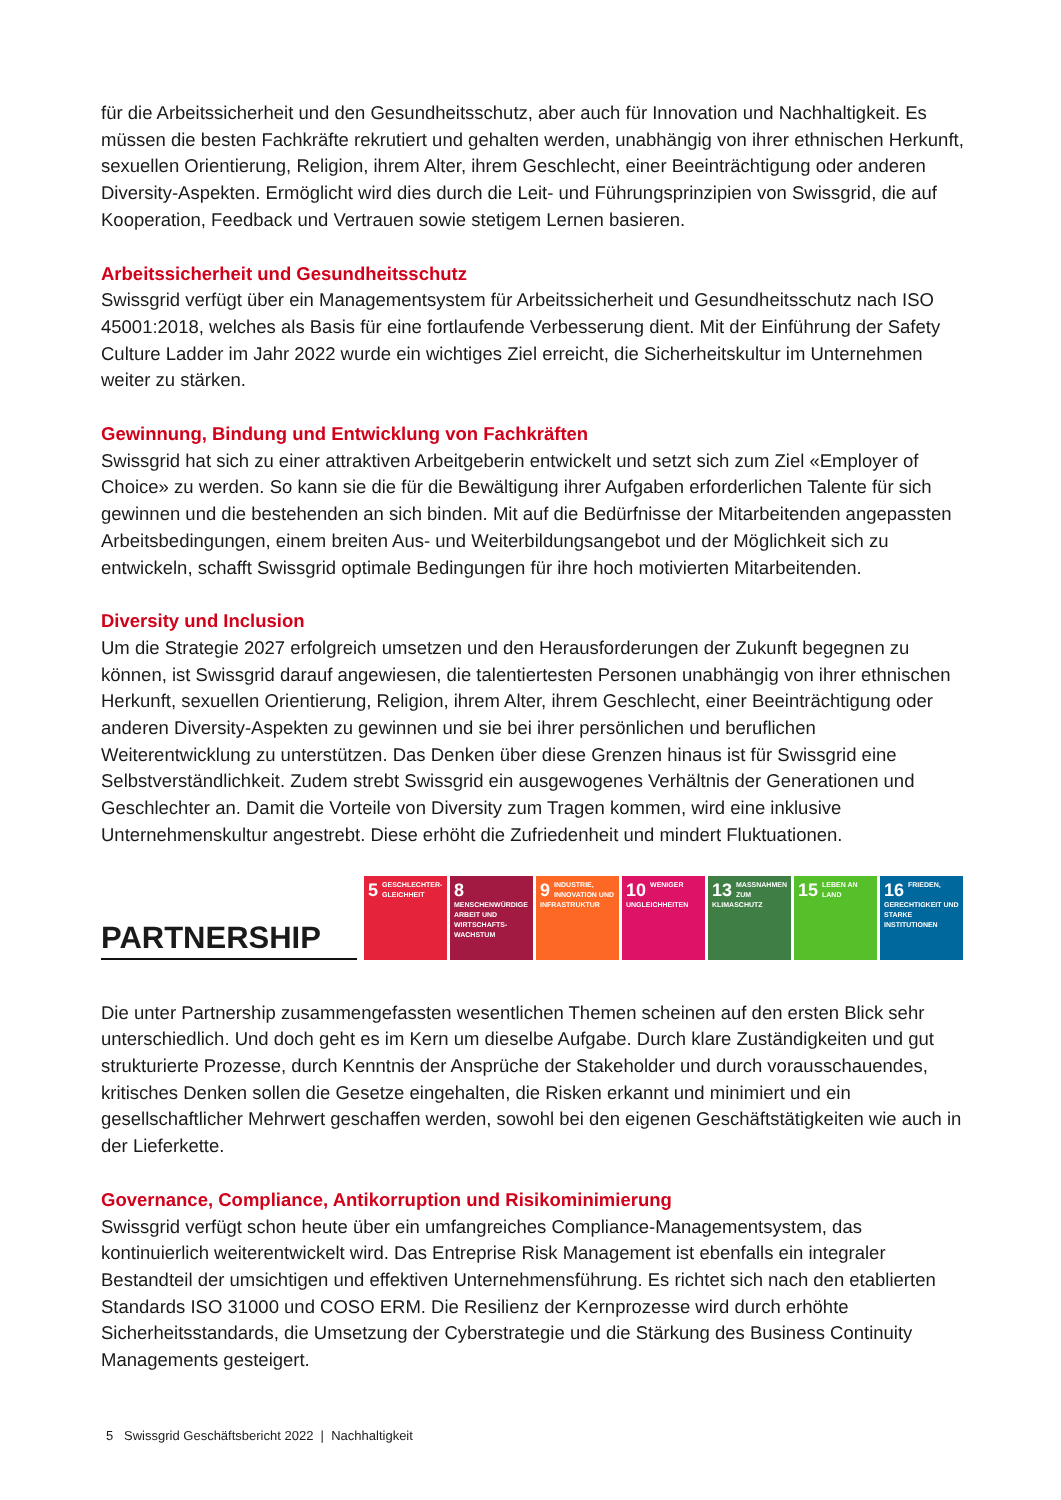für die Arbeitssicherheit und den Gesundheitsschutz, aber auch für Innovation und Nachhaltigkeit. Es müssen die besten Fachkräfte rekrutiert und gehalten werden, unabhängig von ihrer ethnischen Herkunft, sexuellen Orientierung, Religion, ihrem Alter, ihrem Geschlecht, einer Beeinträchtigung oder anderen Diversity-Aspekten. Ermöglicht wird dies durch die Leit- und Führungsprinzipien von Swissgrid, die auf Kooperation, Feedback und Vertrauen sowie stetigem Lernen basieren.
Arbeitssicherheit und Gesundheitsschutz
Swissgrid verfügt über ein Managementsystem für Arbeitssicherheit und Gesundheitsschutz nach ISO 45001:2018, welches als Basis für eine fortlaufende Verbesserung dient. Mit der Einführung der Safety Culture Ladder im Jahr 2022 wurde ein wichtiges Ziel erreicht, die Sicherheitskultur im Unternehmen weiter zu stärken.
Gewinnung, Bindung und Entwicklung von Fachkräften
Swissgrid hat sich zu einer attraktiven Arbeitgeberin entwickelt und setzt sich zum Ziel «Employer of Choice» zu werden. So kann sie die für die Bewältigung ihrer Aufgaben erforderlichen Talente für sich gewinnen und die bestehenden an sich binden. Mit auf die Bedürfnisse der Mitarbeitenden angepassten Arbeitsbedingungen, einem breiten Aus- und Weiterbildungsangebot und der Möglichkeit sich zu entwickeln, schafft Swissgrid optimale Bedingungen für ihre hoch motivierten Mitarbeitenden.
Diversity und Inclusion
Um die Strategie 2027 erfolgreich umsetzen und den Herausforderungen der Zukunft begegnen zu können, ist Swissgrid darauf angewiesen, die talentiertesten Personen unabhängig von ihrer ethnischen Herkunft, sexuellen Orientierung, Religion, ihrem Alter, ihrem Geschlecht, einer Beeinträchtigung oder anderen Diversity-Aspekten zu gewinnen und sie bei ihrer persönlichen und beruflichen Weiterentwicklung zu unterstützen. Das Denken über diese Grenzen hinaus ist für Swissgrid eine Selbstverständlichkeit. Zudem strebt Swissgrid ein ausgewogenes Verhältnis der Generationen und Geschlechter an. Damit die Vorteile von Diversity zum Tragen kommen, wird eine inklusive Unternehmenskultur angestrebt. Diese erhöht die Zufriedenheit und mindert Fluktuationen.
PARTNERSHIP
5 GESCHLECHTER-GLEICHHEIT
8 MENSCHENWÜRDIGE ARBEIT UND WIRTSCHAFTS-WACHSTUM
9 INDUSTRIE, INNOVATION UND INFRASTRUKTUR
10 WENIGER UNGLEICHHEITEN
13 MASSNAHMEN ZUM KLIMASCHUTZ
15 LEBEN AN LAND
16 FRIEDEN, GERECHTIGKEIT UND STARKE INSTITUTIONEN
Die unter Partnership zusammengefassten wesentlichen Themen scheinen auf den ersten Blick sehr unterschiedlich. Und doch geht es im Kern um dieselbe Aufgabe. Durch klare Zuständigkeiten und gut strukturierte Prozesse, durch Kenntnis der Ansprüche der Stakeholder und durch vorausschauendes, kritisches Denken sollen die Gesetze eingehalten, die Risken erkannt und minimiert und ein gesellschaftlicher Mehrwert geschaffen werden, sowohl bei den eigenen Geschäftstätigkeiten wie auch in der Lieferkette.
Governance, Compliance, Antikorruption und Risikominimierung
Swissgrid verfügt schon heute über ein umfangreiches Compliance-Managementsystem, das kontinuierlich weiterentwickelt wird. Das Entreprise Risk Management ist ebenfalls ein integraler Bestandteil der umsichtigen und effektiven Unternehmensführung. Es richtet sich nach den etablierten Standards ISO 31000 und COSO ERM. Die Resilienz der Kernprozesse wird durch erhöhte Sicherheitsstandards, die Umsetzung der Cyberstrategie und die Stärkung des Business Continuity Managements gesteigert.
5 Swissgrid Geschäftsbericht 2022 | Nachhaltigkeit